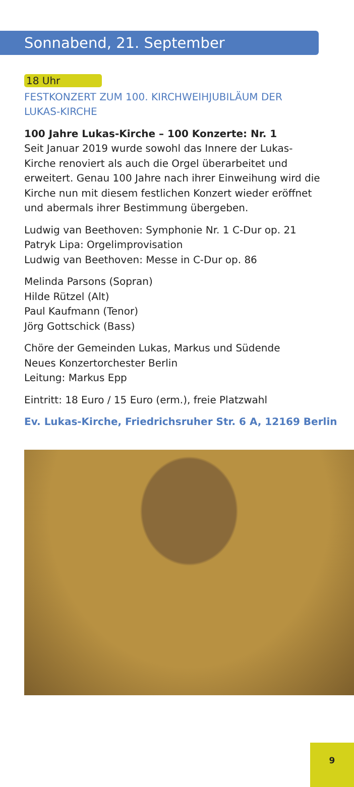Sonnabend, 21. September
18 Uhr
FESTKONZERT ZUM 100. KIRCHWEIHJUBILÄUM DER
LUKAS-KIRCHE
100 Jahre Lukas-Kirche – 100 Konzerte: Nr. 1
Seit Januar 2019 wurde sowohl das Innere der Lukas-
Kirche renoviert als auch die Orgel überarbeitet und
erweitert. Genau 100 Jahre nach ihrer Einweihung wird die
Kirche nun mit diesem festlichen Konzert wieder eröffnet
und abermals ihrer Bestimmung übergeben.
Ludwig van Beethoven: Symphonie Nr. 1 C-Dur op. 21
Patryk Lipa: Orgelimprovisation
Ludwig van Beethoven: Messe in C-Dur op. 86
Melinda Parsons (Sopran)
Hilde Rützel (Alt)
Paul Kaufmann (Tenor)
Jörg Gottschick (Bass)
Chöre der Gemeinden Lukas, Markus und Südende
Neues Konzertorchester Berlin
Leitung: Markus Epp
Eintritt: 18 Euro / 15 Euro (erm.), freie Platzwahl
Ev. Lukas-Kirche, Friedrichsruher Str. 6 A, 12169 Berlin
9